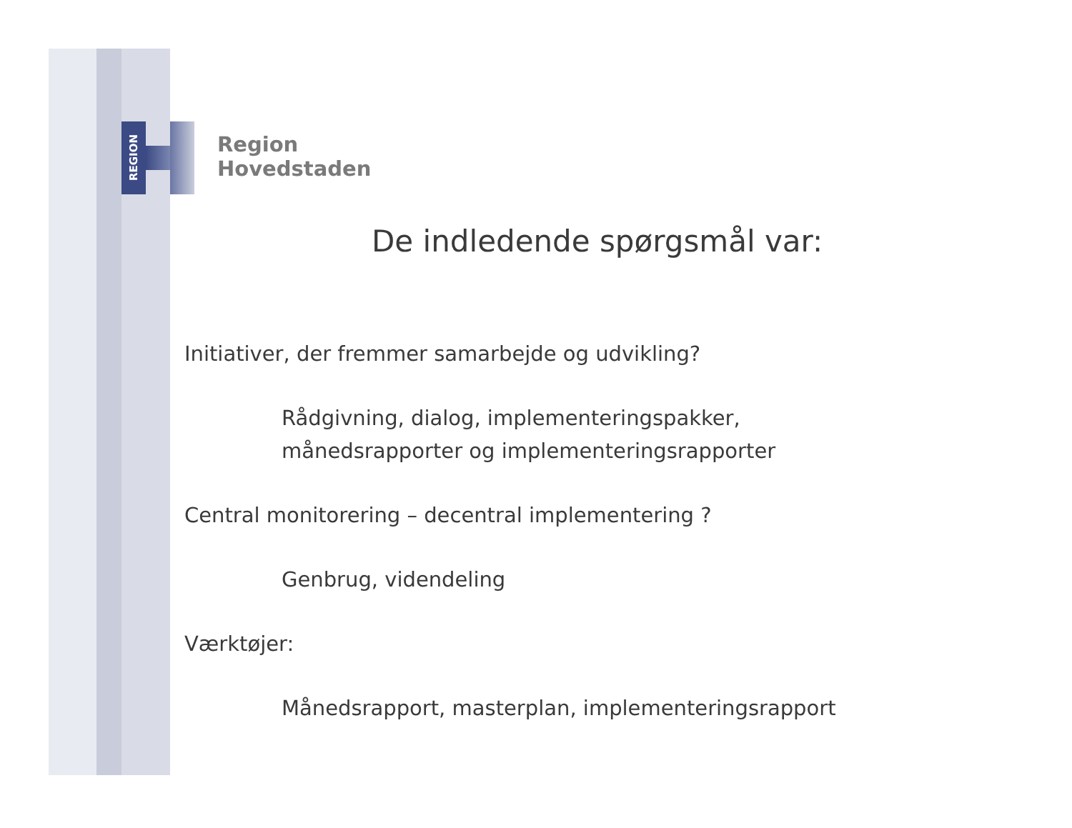REGION
Region
Hovedstaden
De indledende spørgsmål var:
Initiativer, der fremmer samarbejde og udvikling?
Rådgivning, dialog, implementeringspakker,
månedsrapporter og implementeringsrapporter
Central monitorering – decentral implementering ?
Genbrug, videndeling
Værktøjer:
Månedsrapport, masterplan, implementeringsrapport